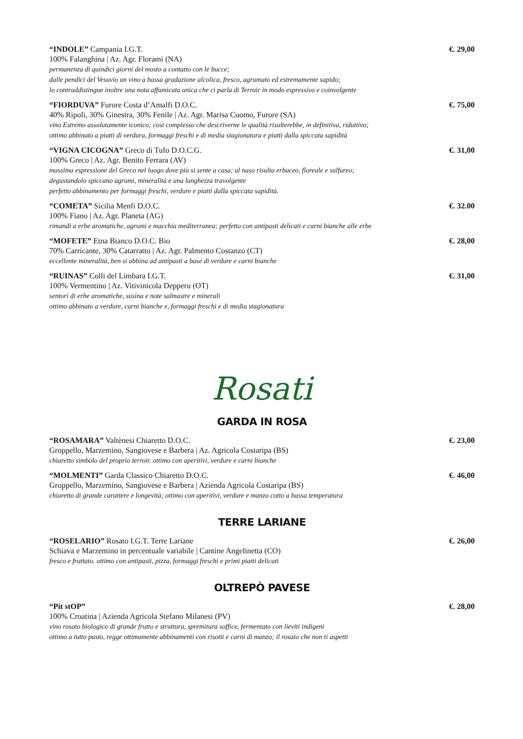“INDOLE” Campania I.G.T.
100% Falanghina | Az. Agr. Florami (NA)
permanenza di quindici giorni del mosto a contatto con le bucce;
dalle pendici del Vesuvio un vino a bassa gradazione alcolica, fresco, agrumato ed estremamente sapido;
lo contraddistingue inoltre una nota affumicata unica che ci parla di Terroir in modo espressivo e coinvolgente
€. 29,00
“FIORDUVA” Furore Costa d’Amalfi D.O.C.
40% Ripoli, 30% Ginestra, 30% Fenile | Az. Agr. Marisa Cuomo, Furore (SA)
vino Estremo assolutamente iconico; così complesso che descriverne le qualità risulterebbe, in definitiva, riduttivo;
ottimo abbinato a piatti di verdura, formaggi freschi e di media stagionatura e piatti dalla spiccata sapidità
€. 75,00
“VIGNA CICOGNA” Greco di Tufo D.O.C.G.
100% Greco | Az. Agr. Benito Ferrara (AV)
massima espressione del Greco nel luogo dove più si sente a casa; al naso risulta erbaceo, floreale e sulfureo;
degustandolo spiccano agrumi, mineralità e una lunghezza travolgente
perfetto abbinamento per formaggi freschi, verdure e piatti dalla spiccata sapidità.
€. 31,00
“COMETA” Sicilia Menfi D.O.C.
100% Fiano | Az. Agr. Planeta (AG)
rimandi a erbe aromatiche, agrumi e macchia mediterranea; perfetto con antipasti delicati e carni bianche alle erbe
€. 32.00
“MOFETE” Etna Bianco D.O.C. Bio
70% Carricante, 30% Catarratto | Az. Agr. Palmento Costanzo (CT)
eccellente mineralità, ben si abbina ad antipasti a base di verdure e carni bianche
€. 28,00
“RUINAS” Colli del Limbara I.G.T.
100% Vermentino | Az. Vitivinicola Depperu (OT)
sentori di erbe aromatiche, susina e note salmastre e minerali
ottimo abbinato a verdure, carni bianche e, formaggi freschi e di media stagionatura
€. 31,00
Rosati
GARDA IN ROSA
“ROSAMARA” Valtènesi Chiaretto D.O.C.
Groppello, Marzemino, Sangiovese e Barbera | Az. Agricola Costaripa (BS)
chiaretto simbolo del proprio terroir. ottimo con aperitivi, verdure e carni bianche
€. 23,00
“MOLMENTI” Garda Classico Chiaretto D.O.C.
Groppello, Marzemino, Sangiovese e Barbera | Azienda Agricola Costaripa (BS)
chiaretto di grande carattere e longevità; ottimo con aperitivi, verdure e manzo cotto a bassa temperatura
€. 46,00
TERRE LARIANE
“ROSELARIO” Rosato I.G.T. Terre Lariane
Schiava e Marzemino in percentuale variabile | Cantine Angelinetta (CO)
fresco e fruttato. ottimo con antipasti, pizza, formaggi freschi e primi piatti delicati
€. 26,00
OLTREPÒ PAVESE
“Pit stOP”
100% Croatina | Azienda Agricola Stefano Milanesi (PV)
vino rosato biologico di grande frutto e struttura, spremitura soffice, fermentato con lieviti indigeni
ottimo a tutto pasto, regge ottimamente abbinamenti con risotti e carni di manzo; il rosato che non ti aspetti
€. 28,00